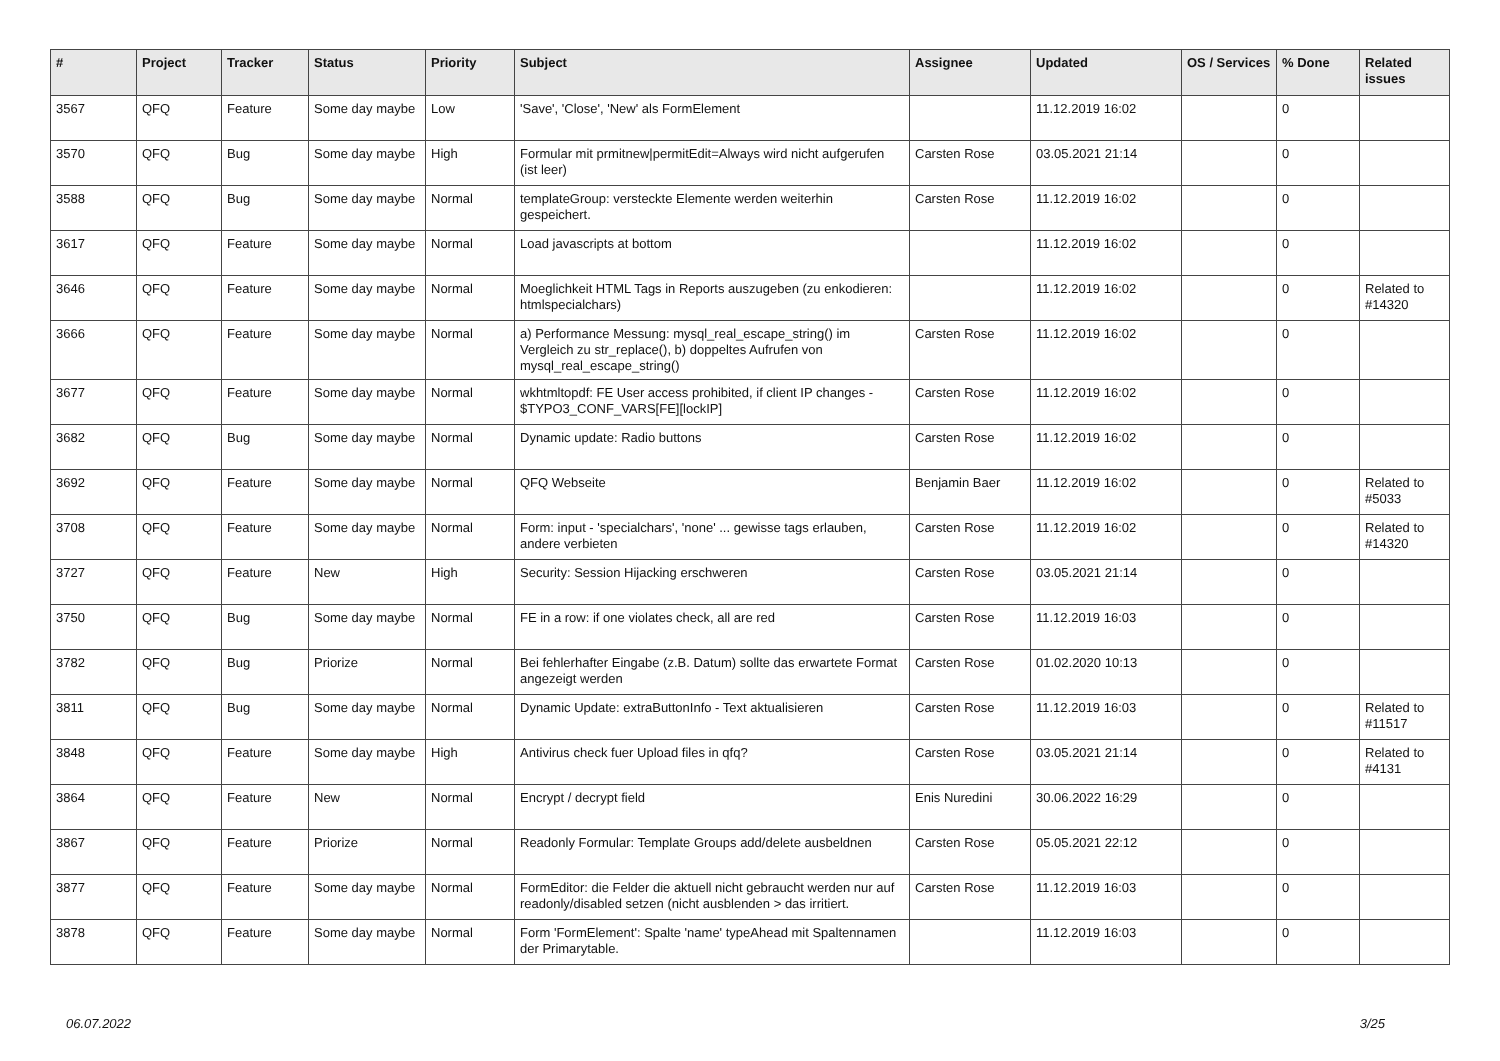| # | Project | Tracker | Status | Priority | Subject | Assignee | Updated | OS / Services | % Done | Related issues |
| --- | --- | --- | --- | --- | --- | --- | --- | --- | --- | --- |
| 3567 | QFQ | Feature | Some day maybe | Low | 'Save', 'Close', 'New' als FormElement | | 11.12.2019 16:02 | | 0 | |
| 3570 | QFQ | Bug | Some day maybe | High | Formular mit prmitnew/permitEdit=Always wird nicht aufgerufen (ist leer) | Carsten Rose | 03.05.2021 21:14 | | 0 | |
| 3588 | QFQ | Bug | Some day maybe | Normal | templateGroup: versteckte Elemente werden weiterhin gespeichert. | Carsten Rose | 11.12.2019 16:02 | | 0 | |
| 3617 | QFQ | Feature | Some day maybe | Normal | Load javascripts at bottom | | 11.12.2019 16:02 | | 0 | |
| 3646 | QFQ | Feature | Some day maybe | Normal | Moeglichkeit HTML Tags in Reports auszugeben (zu enkodieren: htmlspecialchars) | | 11.12.2019 16:02 | | 0 | Related to #14320 |
| 3666 | QFQ | Feature | Some day maybe | Normal | a) Performance Messung: mysql_real_escape_string() im Vergleich zu str_replace(), b) doppeltes Aufrufen von mysql_real_escape_string() | Carsten Rose | 11.12.2019 16:02 | | 0 | |
| 3677 | QFQ | Feature | Some day maybe | Normal | wkhtmltopdf: FE User access prohibited, if client IP changes - $TYPO3_CONF_VARS[FE][lockIP] | Carsten Rose | 11.12.2019 16:02 | | 0 | |
| 3682 | QFQ | Bug | Some day maybe | Normal | Dynamic update: Radio buttons | Carsten Rose | 11.12.2019 16:02 | | 0 | |
| 3692 | QFQ | Feature | Some day maybe | Normal | QFQ Webseite | Benjamin Baer | 11.12.2019 16:02 | | 0 | Related to #5033 |
| 3708 | QFQ | Feature | Some day maybe | Normal | Form: input - 'specialchars', 'none' ... gewisse tags erlauben, andere verbieten | Carsten Rose | 11.12.2019 16:02 | | 0 | Related to #14320 |
| 3727 | QFQ | Feature | New | High | Security: Session Hijacking erschweren | Carsten Rose | 03.05.2021 21:14 | | 0 | |
| 3750 | QFQ | Bug | Some day maybe | Normal | FE in a row: if one violates check, all are red | Carsten Rose | 11.12.2019 16:03 | | 0 | |
| 3782 | QFQ | Bug | Priorize | Normal | Bei fehlerhafter Eingabe (z.B. Datum) sollte das erwartete Format angezeigt werden | Carsten Rose | 01.02.2020 10:13 | | 0 | |
| 3811 | QFQ | Bug | Some day maybe | Normal | Dynamic Update: extraButtonInfo - Text aktualisieren | Carsten Rose | 11.12.2019 16:03 | | 0 | Related to #11517 |
| 3848 | QFQ | Feature | Some day maybe | High | Antivirus check fuer Upload files in qfq? | Carsten Rose | 03.05.2021 21:14 | | 0 | Related to #4131 |
| 3864 | QFQ | Feature | New | Normal | Encrypt / decrypt field | Enis Nuredini | 30.06.2022 16:29 | | 0 | |
| 3867 | QFQ | Feature | Priorize | Normal | Readonly Formular: Template Groups add/delete ausbeldnen | Carsten Rose | 05.05.2021 22:12 | | 0 | |
| 3877 | QFQ | Feature | Some day maybe | Normal | FormEditor: die Felder die aktuell nicht gebraucht werden nur auf readonly/disabled setzen (nicht ausblenden > das irritiert. | Carsten Rose | 11.12.2019 16:03 | | 0 | |
| 3878 | QFQ | Feature | Some day maybe | Normal | Form 'FormElement': Spalte 'name' typeAhead mit Spaltennamen der Primarytable. | | 11.12.2019 16:03 | | 0 | |
06.07.2022 3/25